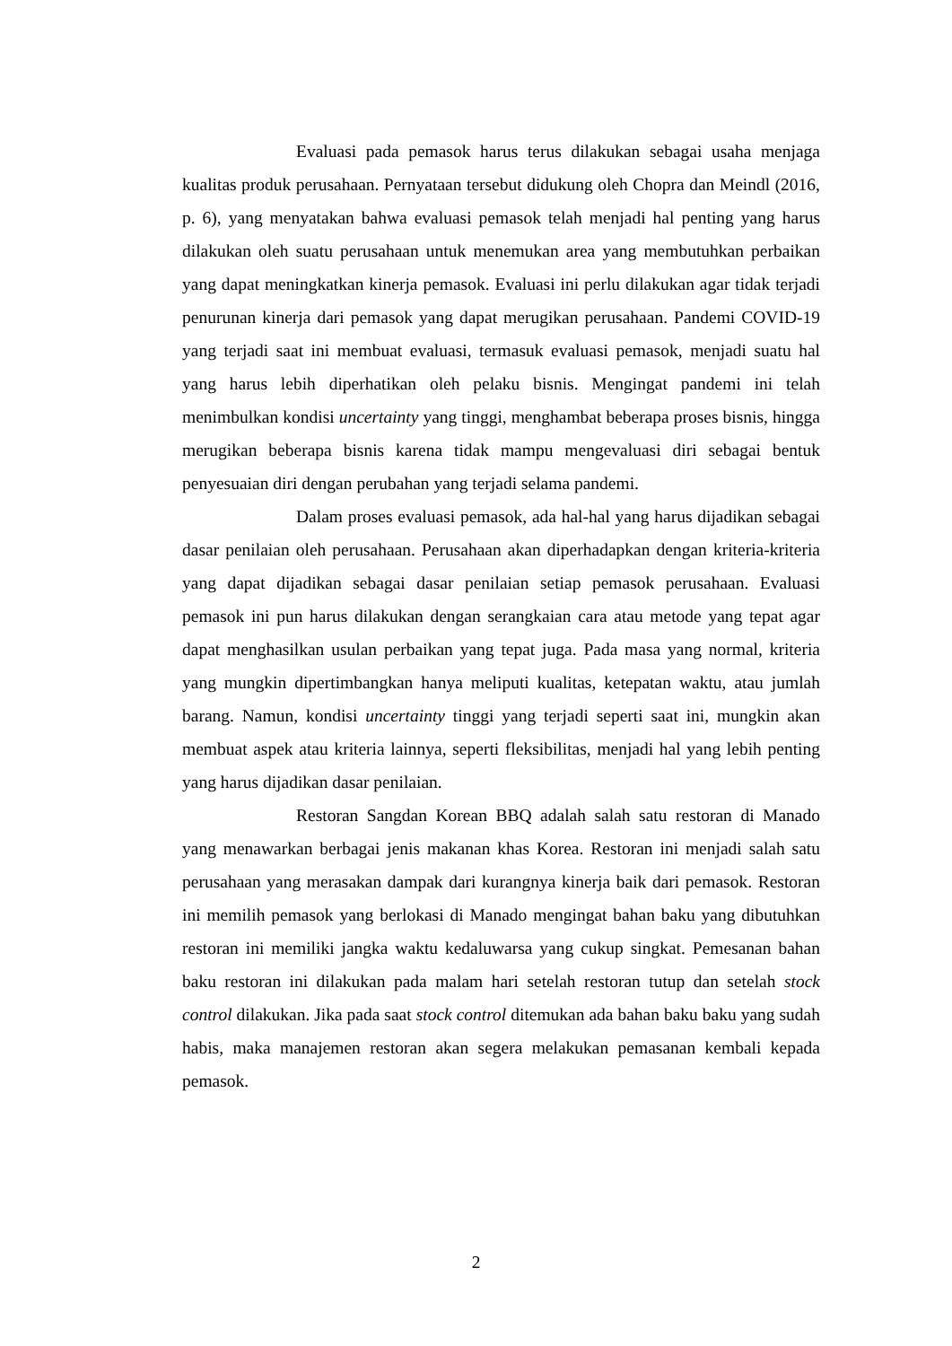Evaluasi pada pemasok harus terus dilakukan sebagai usaha menjaga kualitas produk perusahaan. Pernyataan tersebut didukung oleh Chopra dan Meindl (2016, p. 6), yang menyatakan bahwa evaluasi pemasok telah menjadi hal penting yang harus dilakukan oleh suatu perusahaan untuk menemukan area yang membutuhkan perbaikan yang dapat meningkatkan kinerja pemasok. Evaluasi ini perlu dilakukan agar tidak terjadi penurunan kinerja dari pemasok yang dapat merugikan perusahaan. Pandemi COVID-19 yang terjadi saat ini membuat evaluasi, termasuk evaluasi pemasok, menjadi suatu hal yang harus lebih diperhatikan oleh pelaku bisnis. Mengingat pandemi ini telah menimbulkan kondisi uncertainty yang tinggi, menghambat beberapa proses bisnis, hingga merugikan beberapa bisnis karena tidak mampu mengevaluasi diri sebagai bentuk penyesuaian diri dengan perubahan yang terjadi selama pandemi.
Dalam proses evaluasi pemasok, ada hal-hal yang harus dijadikan sebagai dasar penilaian oleh perusahaan. Perusahaan akan diperhadapkan dengan kriteria-kriteria yang dapat dijadikan sebagai dasar penilaian setiap pemasok perusahaan. Evaluasi pemasok ini pun harus dilakukan dengan serangkaian cara atau metode yang tepat agar dapat menghasilkan usulan perbaikan yang tepat juga. Pada masa yang normal, kriteria yang mungkin dipertimbangkan hanya meliputi kualitas, ketepatan waktu, atau jumlah barang. Namun, kondisi uncertainty tinggi yang terjadi seperti saat ini, mungkin akan membuat aspek atau kriteria lainnya, seperti fleksibilitas, menjadi hal yang lebih penting yang harus dijadikan dasar penilaian.
Restoran Sangdan Korean BBQ adalah salah satu restoran di Manado yang menawarkan berbagai jenis makanan khas Korea. Restoran ini menjadi salah satu perusahaan yang merasakan dampak dari kurangnya kinerja baik dari pemasok. Restoran ini memilih pemasok yang berlokasi di Manado mengingat bahan baku yang dibutuhkan restoran ini memiliki jangka waktu kedaluwarsa yang cukup singkat. Pemesanan bahan baku restoran ini dilakukan pada malam hari setelah restoran tutup dan setelah stock control dilakukan. Jika pada saat stock control ditemukan ada bahan baku baku yang sudah habis, maka manajemen restoran akan segera melakukan pemasanan kembali kepada pemasok.
2